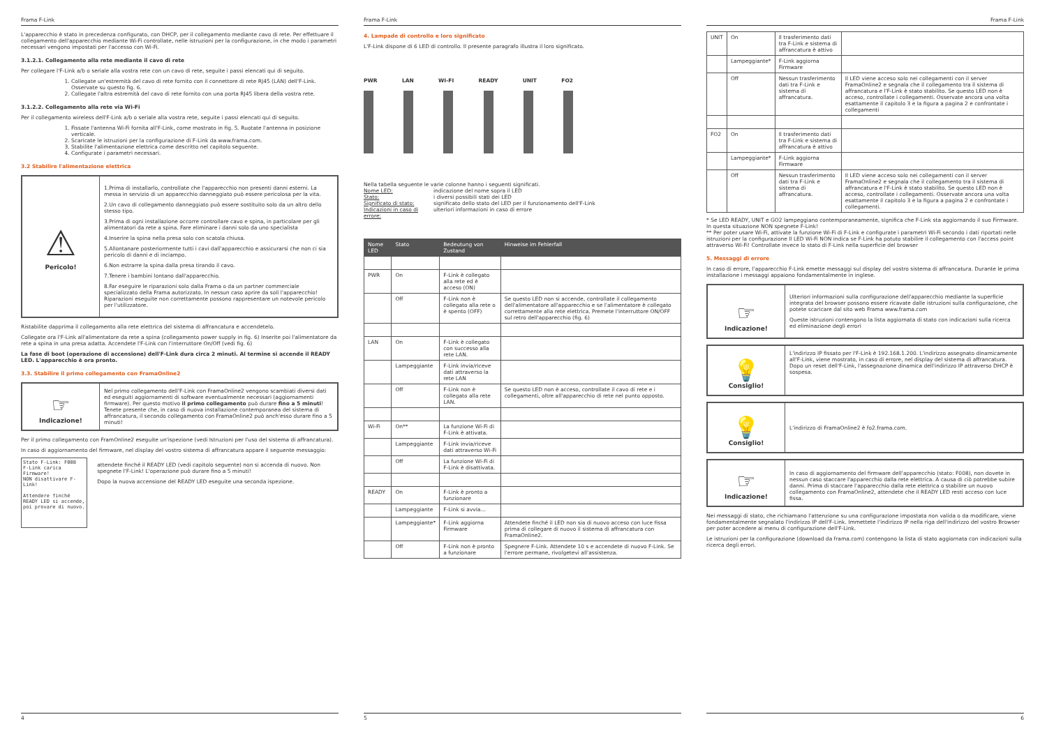Frama F-Link
L'apparecchio è stato in precedenza configurato, con DHCP, per il collegamento mediante cavo di rete. Per effettuare il collegamento dell'apparecchio mediante Wi-Fi controllate, nelle istruzioni per la configurazione, in che modo i parametri necessari vengono impostati per l'accesso con Wi-Fi.
3.1.2.1. Collegamento alla rete mediante il cavo di rete
Per collegare l'F-Link a/b o seriale alla vostra rete con un cavo di rete, seguite i passi elencati qui di seguito.
1. Collegate un'estremità del cavo di rete fornito con il connettore di rete RJ45 (LAN) dell'F-Link. Osservate su questo fig. 6.
2. Collegate l'altra estremità del cavo di rete fornito con una porta RJ45 libera della vostra rete.
3.1.2.2. Collegamento alla rete via Wi-Fi
Per il collegamento wireless dell'F-Link a/b o seriale alla vostra rete, seguite i passi elencati qui di seguito.
1. Fissate l'antenna Wi-Fi fornita all'F-Link, come mostrato in fig. 5. Ruotate l'antenna in posizione verticale.
2. Scaricate le istruzioni per la configurazione di F-Link da www.frama.com.
3. Stabilite l'alimentazione elettrica come descritto nel capitolo seguente.
4. Configurate i parametri necessari.
3.2 Stabilire l'alimentazione elettrica
⚠
Pericolo!
1.Prima di installarlo, controllate che l'apparecchio non presenti danni esterni. La messa in servizio di un apparecchio danneggiato può essere pericolosa per la vita.
2.Un cavo di collegamento danneggiato può essere sostituito solo da un altro dello stesso tipo.
3.Prima di ogni installazione occorre controllare cavo e spina, in particolare per gli alimentatori da rete a spina. Fare eliminare i danni solo da uno specialista
4.Inserire la spina nella presa solo con scatola chiusa.
5.Allontanare posteriormente tutti i cavi dall'apparecchio e assicurarsi che non ci sia pericolo di danni e di inciampo.
6.Non estrarre la spina dalla presa tirando il cavo.
7.Tenere i bambini lontano dall'apparecchio.
8.Far eseguire le riparazioni solo dalla Frama o da un partner commerciale specializzato della Frama autorizzato. In nessun caso aprire da soli l'apparecchio! Riparazioni eseguite non correttamente possono rappresentare un notevole pericolo per l'utilizzatore.
Ristabilite dapprima il collegamento alla rete elettrica del sistema di affrancatura e accendetelo.
Collegate ora l'F-Link all'alimentatore da rete a spina (collegamento power supply in fig. 6) Inserite poi l'alimentatore da rete a spina in una presa adatta. Accendete l'F-Link con l'interruttore On/Off (vedi fig. 6)
La fase di boot (operazione di accensione) dell'F-Link dura circa 2 minuti. Al termine si accende il READY LED. L'apparecchio è ora pronto.
3.3. Stabilire il primo collegamento con FramaOnline2
☞
Indicazione!
Nel primo collegamento dell'F-Link con FramaOnline2 vengono scambiati diversi dati ed eseguiti aggiornamenti di software eventualmente necessari (aggiornamenti firmware). Per questo motivo il primo collegamento può durare fino a 5 minuti! Tenete presente che, in caso di nuova installazione contemporanea del sistema di affrancatura, il secondo collegamento con FramaOnline2 può anch'esso durare fino a 5 minuti!
Per il primo collegamento con FramOnline2 eseguite un'ispezione (vedi Istruzioni per l'uso del sistema di affrancatura).
In caso di aggiornamento del firmware, nel display del vostro sistema di affrancatura appare il seguente messaggio:
Stato F-Link: F008
F-Link carica Firmware!
NON disattivare F-Link!
Attendere finché READY LED si accende, poi provare di nuovo.
attendete finché il READY LED (vedi capitolo seguente) non si accenda di nuovo. Non spegnete l'F-Link! L'operazione può durare fino a 5 minuti!
Dopo la nuova accensione del READY LED eseguite una seconda ispezione.
4
Frama F-Link
4. Lampade di controllo e loro significato
L'F-Link dispone di 6 LED di controllo. Il presente paragrafo illustra il loro significato.
PWR LAN WI-FI READY UNIT FO2
Nella tabella seguente le varie colonne hanno i seguenti significati.
Nome LED: indicazione del nome sopra il LED Stato: i diversi possibili stati dei LED Significato di stato: significato dello stato del LED per il funzionamento dell'F-Link Indicazioni in caso di errore: ulteriori informazioni in caso di errore
| Nome LED | Stato | Bedeutung von Zustand | Hinweise im Fehlerfall |
| --- | --- | --- | --- |
| PWR | On | F-Link è collegato alla rete ed è acceso (ON) | |
| | Off | F-Link non è collegato alla rete o è spento (OFF) | Se questo LED non si accende, controllate il collegamento dell'alimentatore all'apparecchio e se l'alimentatore è collegato correttamente alla rete elettrica. Premete l'interruttore ON/OFF sul retro dell'apparecchio (fig. 6) |
| LAN | On | F-Link è collegato con successo alla rete LAN. | |
| | Lampeggiante | F-Link invia/riceve dati attraverso la rete LAN | |
| | Off | F-Link non è collegato alla rete LAN. | Se questo LED non è acceso, controllate il cavo di rete e i collegamenti, oltre all'apparecchio di rete nel punto opposto. |
| Wi-Fi | On** | La funzione Wi-Fi di F-Link è attivata. | |
| | Lampeggiante | F-Link invia/riceve dati attraverso Wi-Fi | |
| | Off | La funzione Wi-Fi di F-Link è disattivata. | |
| READY | On | F-Link è pronto a funzionare | |
| | Lampeggiante | F-Link si avvia… | |
| | Lampeggiante* | F-Link aggiorna Firmware | Attendete finché il LED non sia di nuovo acceso con luce fissa prima di collegare di nuovo il sistema di affrancatura con FramaOnline2. |
| | Off | F-Link non è pronto a funzionare | Spegnere F-Link. Attendete 10 s e accendete di nuovo F-Link. Se l'errore permane, rivolgetevi all'assistenza. |
5
Frama F-Link
| UNIT | On | Il trasferimento dati tra F-Link e sistema di affrancatura è attivo | |
| | Lampeggiante* | F-Link aggiorna Firmware | |
| | Off | Nessun trasferimento dati tra F-Link e sistema di affrancatura. | Il LED viene acceso solo nei collegamenti con il server FramaOnline2 e segnala che il collegamento tra il sistema di affrancatura e l'F-Link è stato stabilito. Se questo LED non è acceso, controllate i collegamenti. Osservate ancora una volta esattamente il capitolo 3 e la figura a pagina 2 e confrontate i collegamenti |
| FO2 | On | Il trasferimento dati tra F-Link e sistema di affrancatura è attivo | |
| | Lampeggiante* | F-Link aggiorna Firmware | |
| | Off | Nessun trasferimento dati tra F-Link e sistema di affrancatura. | Il LED viene acceso solo nei collegamenti con il server FramaOnline2 e segnala che il collegamento tra il sistema di affrancatura e l'F-Link è stato stabilito. Se questo LED non è acceso, controllate i collegamenti. Osservate ancora una volta esattamente il capitolo 3 e la figura a pagina 2 e confrontate i collegamenti. |
* Se LED READY, UNIT e GO2 lampeggiano contemporaneamente, significa che F-Link sta aggiornando il suo Firmware. In questa situazione NON spegnete F-Link!
** Per poter usare Wi-Fi, attivate la funzione Wi-Fi di F-Link e configurate i parametri Wi-Fi secondo i dati riportati nelle istruzioni per la configurazione Il LED Wi-Fi NON indica se F-Link ha potuto stabilire il collegamento con l'access point attraverso Wi-Fi! Controllate invece lo stato di F-Link nella superficie del browser
5. Messaggi di errore
In caso di errore, l'apparecchio F-Link emette messaggi sul display del vostro sistema di affrancatura. Durante le prima installazione i messaggi appaiono fondamentalmente in inglese.
☞
Indicazione!
Ulteriori informazioni sulla configurazione dell'apparecchio mediante la superficie integrata del browser possono essere ricavate dalle istruzioni sulla configurazione, che potete scaricare dal sito web Frama www.frama.com
Queste istruzioni contengono la lista aggiornata di stato con indicazioni sulla ricerca ed eliminazione degli errori
💡
Consiglio!
L'indirizzo IP fissato per l'F-Link è 192.168.1.200. L'indirizzo assegnato dinamicamente all'F-Link, viene mostrato, in caso di errore, nel display del sistema di affrancatura. Dopo un reset dell'F-Link, l'assegnazione dinamica dell'indirizzo IP attraverso DHCP è sospesa.
💡
Consiglio!
L'indirizzo di FramaOnline2 è fo2.frama.com.
☞
Indicazione!
In caso di aggiornamento del firmware dell'apparecchio (stato: F008), non dovete in nessun caso staccare l'apparecchio dalla rete elettrica. A causa di ciò potrebbe subire danni. Prima di staccare l'apparecchio dalla rete elettrica o stabilire un nuovo collegamento con FramaOnline2, attendete che il READY LED resti acceso con luce fissa.
Nei messaggi di stato, che richiamano l'attenzione su una configurazione impostata non valida o da modificare, viene fondamentalmente segnalato l'indirizzo IP dell'F-Link. Immettete l'indirizzo IP nella riga dell'indirizzo del vostro Browser per poter accedere ai menu di configurazione dell'F-Link.
Le istruzioni per la configurazione (download da frama.com) contengono la lista di stato aggiornata con indicazioni sulla ricerca degli errori.
6